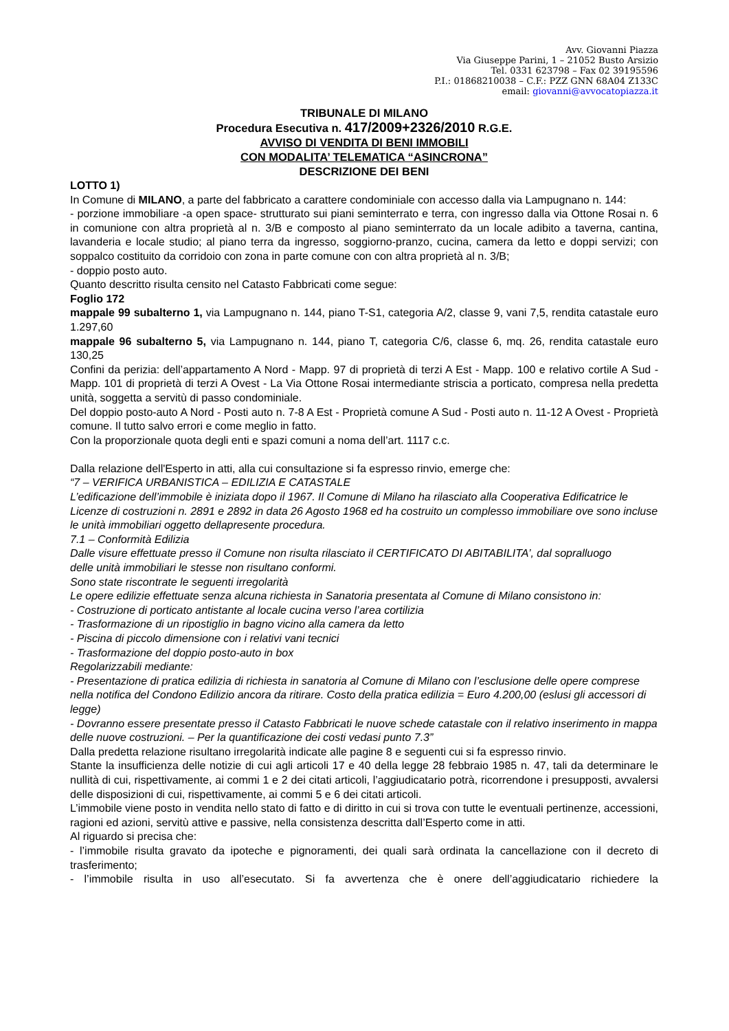Avv. Giovanni Piazza
Via Giuseppe Parini, 1 – 21052 Busto Arsizio
Tel. 0331 623798 – Fax 02 39195596
P.I.: 01868210038 – C.F.: PZZ GNN 68A04 Z133C
email: giovanni@avvocatopiazza.it
TRIBUNALE DI MILANO
Procedura Esecutiva n. 417/2009+2326/2010 R.G.E.
AVVISO DI VENDITA DI BENI IMMOBILI
CON MODALITA’ TELEMATICA “ASINCRONA”
DESCRIZIONE DEI BENI
LOTTO 1)
In Comune di MILANO, a parte del fabbricato a carattere condominiale con accesso dalla via Lampugnano n. 144:
- porzione immobiliare -a open space- strutturato sui piani seminterrato e terra, con ingresso dalla via Ottone Rosai n. 6 in comunione con altra proprietà al n. 3/B e composto al piano seminterrato da un locale adibito a taverna, cantina, lavanderia e locale studio; al piano terra da ingresso, soggiorno-pranzo, cucina, camera da letto e doppi servizi; con soppalco costituito da corridoio con zona in parte comune con con altra proprietà al n. 3/B;
- doppio posto auto.
Quanto descritto risulta censito nel Catasto Fabbricati come segue:
Foglio 172
mappale 99 subalterno 1, via Lampugnano n. 144, piano T-S1, categoria A/2, classe 9, vani 7,5, rendita catastale euro 1.297,60
mappale 96 subalterno 5, via Lampugnano n. 144, piano T, categoria C/6, classe 6, mq. 26, rendita catastale euro 130,25
Confini da perizia: dell’appartamento A Nord - Mapp. 97 di proprietà di terzi A Est - Mapp. 100 e relativo cortile A Sud - Mapp. 101 di proprietà di terzi A Ovest - La Via Ottone Rosai intermediante striscia a porticato, compresa nella predetta unità, soggetta a servitù di passo condominiale.
Del doppio posto-auto A Nord - Posti auto n. 7-8 A Est - Proprietà comune A Sud - Posti auto n. 11-12 A Ovest - Proprietà comune. Il tutto salvo errori e come meglio in fatto.
Con la proporzionale quota degli enti e spazi comuni a noma dell’art. 1117 c.c.
Dalla relazione dell'Esperto in atti, alla cui consultazione si fa espresso rinvio, emerge che:
“7 – VERIFICA URBANISTICA – EDILIZIA E CATASTALE
L’edificazione dell’immobile è iniziata dopo il 1967. Il Comune di Milano ha rilasciato alla Cooperativa Edificatrice le Licenze di costruzioni n. 2891 e 2892 in data 26 Agosto 1968 ed ha costruito un complesso immobiliare ove sono incluse le unità immobiliari oggetto dellapresente procedura.
7.1 – Conformità Edilizia
Dalle visure effettuate presso il Comune non risulta rilasciato il CERTIFICATO DI ABITABILITA’, dal sopralluogo
delle unità immobiliari le stesse non risultano conformi.
Sono state riscontrate le seguenti irregolarità
Le opere edilizie effettuate senza alcuna richiesta in Sanatoria presentata al Comune di Milano consistono in:
- Costruzione di porticato antistante al locale cucina verso l’area cortilizia
- Trasformazione di un ripostiglio in bagno vicino alla camera da letto
- Piscina di piccolo dimensione con i relativi vani tecnici
- Trasformazione del doppio posto-auto in box
Regolarizzabili mediante:
- Presentazione di pratica edilizia di richiesta in sanatoria al Comune di Milano con l’esclusione delle opere comprese nella notifica del Condono Edilizio ancora da ritirare. Costo della pratica edilizia = Euro 4.200,00 (eslusi gli accessori di legge)
- Dovranno essere presentate presso il Catasto Fabbricati le nuove schede catastale con il relativo inserimento in mappa delle nuove costruzioni. – Per la quantificazione dei costi vedasi punto 7.3”
Dalla predetta relazione risultano irregolarità indicate alle pagine 8 e seguenti cui si fa espresso rinvio.
Stante la insufficienza delle notizie di cui agli articoli 17 e 40 della legge 28 febbraio 1985 n. 47, tali da determinare le nullità di cui, rispettivamente, ai commi 1 e 2 dei citati articoli, l’aggiudicatario potrà, ricorrendone i presupposti, avvalersi delle disposizioni di cui, rispettivamente, ai commi 5 e 6 dei citati articoli.
L’immobile viene posto in vendita nello stato di fatto e di diritto in cui si trova con tutte le eventuali pertinenze, accessioni, ragioni ed azioni, servitù attive e passive, nella consistenza descritta dall’Esperto come in atti.
Al riguardo si precisa che:
- l’immobile risulta gravato da ipoteche e pignoramenti, dei quali sarà ordinata la cancellazione con il decreto di trasferimento;
- l’immobile risulta in uso all’esecutato. Si fa avvertenza che è onere dell’aggiudicatario richiedere la